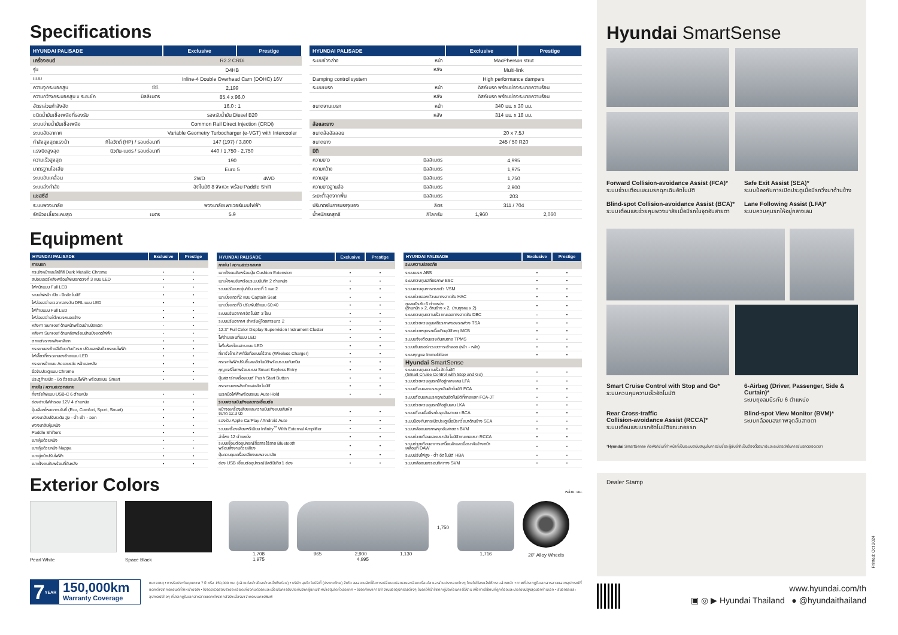Specifications
| HYUNDAI PALISADE | | Exclusive | Prestige |
| --- | --- | --- | --- |
| เครื่องยนต์ | | R2.2 CRDi | |
| รุ่น | | D4HB | |
| แบบ | | Inline-4 Double Overhead Cam (DOHC) 16V | |
| ความจุกระบอกสูบ | ซีซี. | 2,199 | |
| ความกว้างกระบอกสูบ x ระยะชัก | มิลลิเมตร | 85.4 x 96.0 | |
| อัตราส่วนกำลังอัด | | 16.0 : 1 | |
| ชนิดน้ำมันเชื้อเพลิงที่รองรับ | | รองรับน้ำมัน Diesel B20 | |
| ระบบจ่ายน้ำมันเชื้อเพลิง | | Common Rail Direct Injection (CRDi) | |
| ระบบอัดอากาศ | | Variable Geometry Turbocharger (e-VGT) with Intercooler | |
| กำลังสูงสุดแรงม้า | กิโลวัตต์ (HP) / รอบต่อนาที | 147 (197) / 3,800 | |
| แรงบิดสูงสุด | นิวตัน-เมตร / รอบต่อนาที | 440 / 1,750 - 2,750 | |
| ความเร็วสูงสุด | | 190 | |
| มาตรฐานไอเสีย | | Euro 5 | |
| ระบบขับเคลื่อน | | 2WD | 4WD |
| ระบบส่งกำลัง | | อัตโนมัติ 8 จังหวะ พร้อม Paddle Shift | |
| แชสซีส์ | | | |
| ระบบพวงมาลัย | | พวงมาลัยเพาเวอร์แบบไฟฟ้า | |
| รัศมีวงเลี้ยวแคบสุด | เมตร | 5.9 | |
| HYUNDAI PALISADE | | Exclusive | Prestige |
| --- | --- | --- | --- |
| ระบบช่วงล่าง | หน้า | MacPherson strut | |
| | หลัง | Multi-link | |
| Damping control system | | High performance dampers | |
| ระบบเบรก | หน้า | ดิสก์เบรก พร้อมช่องระบายความร้อน | |
| | หลัง | ดิสก์เบรก พร้อมช่องระบายความร้อน | |
| ขนาดจานเบรก | หน้า | 340 มม. x 30 มม. | |
| | หลัง | 314 มม. x 18 มม. | |
| ล้อและยาง | | | |
| ขนาดล้ออัลลอย | | 20 x 7.5J | |
| ขนาดยาง | | 245 / 50 R20 | |
| มิติ | | | |
| ความยาว | มิลลิเมตร | 4,995 | |
| ความกว้าง | มิลลิเมตร | 1,975 | |
| ความสูง | มิลลิเมตร | 1,750 | |
| ความยาวฐานล้อ | มิลลิเมตร | 2,900 | |
| ระยะต่ำสุดจากพื้น | มิลลิเมตร | 203 | |
| ปริมาตรในการบรรจุของ | ลิตร | 311 / 704 | |
| น้ำหนักรถสุทธิ | กิโลกรัม | 1,960 | 2,060 |
Equipment
| HYUNDAI PALISADE | Exclusive | Prestige |
| --- | --- | --- |
| ภายนอก | | |
| กระจังหน้าและโลโก้สี Dark Metallic Chrome | • | • |
| สปอยเลอร์หลังพร้อมไฟเบรกดวงที่ 3 แบบ LED | • | • |
| ไฟหน้าแบบ Full LED | • | • |
| ระบบไฟหน้า เปิด - ปิดอัตโนมัติ | • | • |
| ไฟส่องสว่างเวลากลางวัน DRL แบบ LED | • | • |
| ไฟท้ายแบบ Full LED | • | • |
| ไฟส่องสว่างใต้กระจกมองข้าง | • | • |
| หลังคา Sunroof ด้านหน้าพร้อมม่านบังแดด | - | • |
| หลังคา Sunroof ด้านหลังพร้อมม่านบังแดดไฟฟ้า | - | • |
| ตกแต่งรางหลังคาสีเทา | • | • |
| กระจกมองข้างสีเดียวกับตัวรถ ปรับและพับด้วยระบบไฟฟ้า | • | • |
| ไฟเลี้ยวที่กระจกมองข้างแบบ LED | • | • |
| กระจกหน้าแบบ Accoustic หน้าและหลัง | • | • |
| มือจับประตูแบบ Chrome | • | • |
| ประตูท้ายเปิด - ปิด ด้วยระบบไฟฟ้า พร้อมระบบ Smart | • | • |
| ภายใน / ความสะดวกสบาย | | |
| ที่ชาร์จไฟแบบ USB-C 6 ตำแหน่ง | • | • |
| ช่องจ่ายไฟสำรอง 12V 4 ตำแหน่ง | • | • |
| ปุ่มเลือกโหมดการขับขี่ (Eco, Comfort, Sport, Smart) | • | • |
| พวงมาลัยปรับระดับ สูง - ต่ำ เข้า - ออก | • | • |
| พวงมาลัยหุ้มหนัง | • | • |
| Paddle Shifters | • | • |
| เบาะหุ้มด้วยหนัง | • | - |
| เบาะหุ้มด้วยหนัง Nappa | - | • |
| เบาะคู่หน้าปรับไฟฟ้า | • | • |
| เบาะฝั่งคนขับพร้อมที่ดันหลัง | • | • |
| HYUNDAI PALISADE | Exclusive | Prestige |
| --- | --- | --- |
| ภายใน / ความสะดวกสบาย | | |
| เบาะฝั่งคนขับพร้อมปุ่ม Cushion Extension | • | • |
| เบาะฝั่งคนขับพร้อมระบบบันทึก 2 ตำแหน่ง | • | • |
| ระบบปรับเบาะอุ่น/เย็น แถวที่ 1 และ 2 | • | • |
| เบาะนั่งแถวที่2 แบบ Captain Seat | • | • |
| เบาะนั่งแถวที่3 ปรับพับได้แบบ 60:40 | • | • |
| ระบบปรับอากาศอัตโนมัติ 3 โซน | • | • |
| ระบบปรับอากาศ สำหรับผู้โดยสารแถว 2 | • | • |
| 12.3" Full Color Display Supervision Instrument Cluster | • | • |
| ไฟอ่านแผนที่แบบ LED | • | • |
| ไฟในห้องโดยสารแบบ LED | • | • |
| ที่ชาร์จโทรศัพท์มือถือแบบไร้สาย (Wireless Charger) | • | • |
| กระจกไฟฟ้าปรับขึ้นลงอัตโนมัติพร้อมระบบกันหนีบ | • | • |
| กุญแจรีโมทพร้อมระบบ Smart Keyless Entry | • | • |
| ปุ่มสตาร์ทเครื่องยนต์ Push Start Button | • | • |
| กระจกมองหลังตัดแสงอัตโนมัติ | • | • |
| เบรกมือไฟฟ้าพร้อมระบบ Auto Hold | • | • |
| ระบบความบันเทิงและการเชื่อมต่อ | | |
| หน้าจอเครื่องเสียงและความบันเทิงแบบสัมผัส ขนาด 12.3 นิ้ว | • | • |
| รองรับ Apple CarPlay / Android Auto | • | • |
| ระบบเครื่องเสียงพรีเมียม Infinity<sup>™</sup> With External Amplifier | • | • |
| ลำโพง 12 ตำแหน่ง | • | • |
| ระบบเชื่อมต่ออุปกรณ์สื่อสารไร้สาย Bluetooth พร้อมสั่งงานด้วยเสียง | • | • |
| ปุ่มควบคุมเครื่องเสียงบนพวงมาลัย | • | • |
| ช่อง USB เชื่อมต่ออุปกรณ์มัลติมีเดีย 1 ช่อง | • | • |
| HYUNDAI PALISADE | Exclusive | Prestige |
| --- | --- | --- |
| ระบบความปลอดภัย | | |
| ระบบเบรก ABS | • | • |
| ระบบควบคุมเสถียรภาพ ESC | • | • |
| ระบบควบคุมการทรงตัว VSM | • | • |
| ระบบช่วยออกตัวบนทางลาดชัน HAC | • | • |
| ถุงลมนิรภัย 6 ตำแหน่ง (ด้านหน้า x 2, ด้านข้าง x 2, ม่านถุงลม x 2) | • | • |
| ระบบควบคุมความเร็วขณะลงทางลาดชัน DBC | - | • |
| ระบบช่วยควบคุมเสถียรภาพของรถพ่วง TSA | • | • |
| ระบบช่วยหยุดรถเมื่อเกิดอุบัติเหตุ MCB | • | • |
| ระบบแจ้งเตือนแรงดันลมยาง TPMS | • | • |
| ระบบเซ็นเซอร์กะระยะการเข้าจอด (หน้า - หลัง) | • | • |
| ระบบกุญแจ Immobilizer | • | • |
| Hyundai SmartSense | | |
| ระบบควบคุมความเร็วอัตโนมัติ (Smart Cruise Control with Stop and Go) | • | • |
| ระบบช่วยควบคุมรถให้อยู่กลางเลน LFA | • | • |
| ระบบเตือนและเบรกฉุกเฉินอัตโนมัติ FCA | • | • |
| ระบบเตือนและเบรกฉุกเฉินอัตโนมัติที่ทางแยก FCA-JT | • | • |
| ระบบช่วยควบคุมรถให้อยู่ในเลน LKA | • | • |
| ระบบเตือนเมื่อมีรถในจุดอับสายตา BCA | • | • |
| ระบบป้องกันการเปิดประตูเมื่อมีรถวิ่งมาด้านข้าง SEA | • | • |
| ระบบกล้องมองภาพจุดอับสายตา BVM | • | • |
| ระบบช่วยเตือนและเบรกอัตโนมัติขณะถอยรถ RCCA | • | • |
| ระบบช่วยเตือนอาการเหนื่อยล้าและเมื่อรถคันข้างหน้า เคลื่อนที่ DAW | • | • |
| ระบบปรับไฟสูง - ต่ำ อัตโนมัติ HBA | • | • |
| ระบบกล้องมองรอบทิศทาง SVM | • | • |
Exterior Colors
หน่วย: มม.
Pearl White Space Black
1,708
1,975
965 2,900 1,130
4,995
1,750
1,716
20" Alloy Wheels
7 YEAR
150,000km
Warranty Coverage
หมายเหตุ • การรับประกันคุณภาพ 7 ปี หรือ 150,000 กม. (แล้วแต่อย่างใดอย่างหนึ่งถึงก่อน) • บริษัท ฮุนได โมบิลิตี้ (ประเทศไทย) จำกัด ขอสงวนสิทธิ์ในการเปลี่ยนแปลงรายละเอียด เงื่อนไข และส่วนประกอบต่างๆ โดยไม่ต้องแจ้งให้ทราบล่วงหน้า • ภาพที่ปรากฏในเอกสารอาจแสดงอุปกรณ์ที่แตกต่างจากรถยนต์ที่จำหน่ายจริง • โปรดตรวจสอบรายละเอียดเกี่ยวกับตัวรถและเงื่อนไขการรับประกันจากผู้แทนจำหน่ายฮุนไดทั่วประเทศ • โปรดศึกษาการทำงานของอุปกรณ์ต่างๆ ในรถให้เข้าใจจากคู่มือก่อนการใช้งาน เพื่อการใช้งานที่ถูกต้องและประโยชน์สูงสุดของท่านเอง • สีของรถและอุปกรณ์ต่างๆ ที่ปรากฏในเอกสารอาจแตกต่างจากสีจริง เนื่องมาจากระบบการพิมพ์
Hyundai SmartSense
Forward Collision-avoidance Assist (FCA)*
ระบบช่วยเตือนและเบรกฉุกเฉินอัตโนมัติ
Safe Exit Assist (SEA)*
ระบบป้องกันการเปิดประตูเมื่อมีรถวิ่งมาด้านข้าง
Blind-spot Collision-avoidance Assist (BCA)*
ระบบเตือนและช่วยคุมพวงมาลัยเมื่อมีรถในจุดอับสายตา
Lane Following Assist (LFA)*
ระบบควบคุมรถให้อยู่กลางเลน
Smart Cruise Control with Stop and Go*
ระบบควบคุมความเร็วอัตโนมัติ
6-Airbag (Driver, Passenger, Side & Curtain)*
ระบบถุงลมนิรภัย 6 ตำแหน่ง
Rear Cross-traffic
Collision-avoidance Assist (RCCA)*
ระบบเตือนและเบรกอัตโนมัติขณะถอยรถ
Blind-spot View Monitor (BVM)*
ระบบกล้องมองภาพจุดอับสายตา
*Hyundai SmartSense คือฟังก์ชันที่ทำหน้าที่เป็นระบบสนับสนุนในการขับขี่รถ ผู้ขับขี่จำเป็นต้องตั้งสมาธิและระมัดระวังในการขับรถตลอดเวลา
Dealer Stamp
Printed: Oct 2024
www.hyundai.com/th
▣ ◎ ▶ Hyundai Thailand ● @hyundaithailand